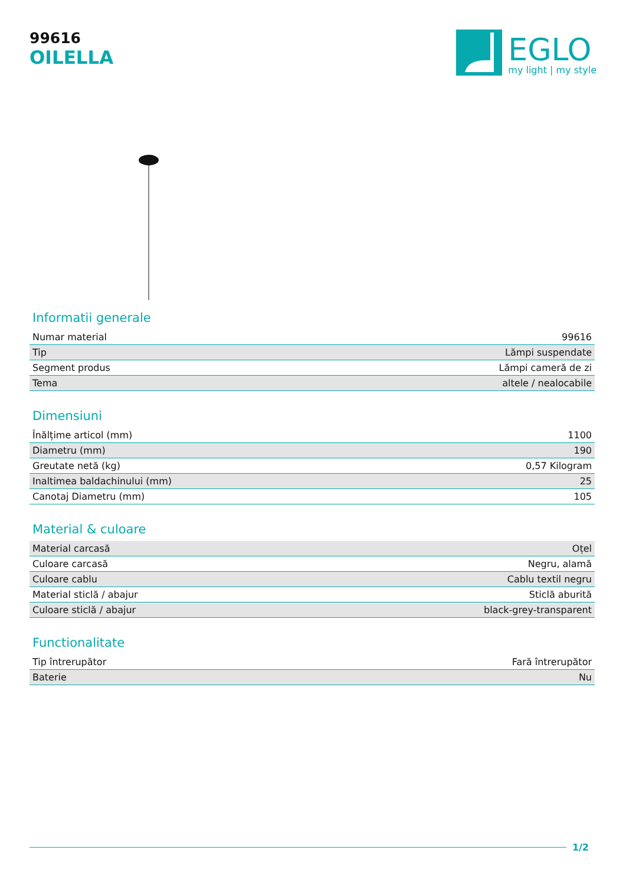99616
OILELLA
EGLO
my light | my style
Informatii generale
| Numar material | 99616 |
| Tip | Lămpi suspendate |
| Segment produs | Lămpi cameră de zi |
| Tema | altele / nealocabile |
Dimensiuni
| Înălțime articol (mm) | 1100 |
| Diametru (mm) | 190 |
| Greutate netă (kg) | 0,57 Kilogram |
| Inaltimea baldachinului (mm) | 25 |
| Canotaj Diametru (mm) | 105 |
Material & culoare
| Material carcasă | Oțel |
| Culoare carcasă | Negru, alamă |
| Culoare cablu | Cablu textil negru |
| Material sticlă / abajur | Sticlă aburită |
| Culoare sticlă / abajur | black-grey-transparent |
Functionalitate
| Tip întrerupător | Fară întrerupător |
| Baterie | Nu |
1/2